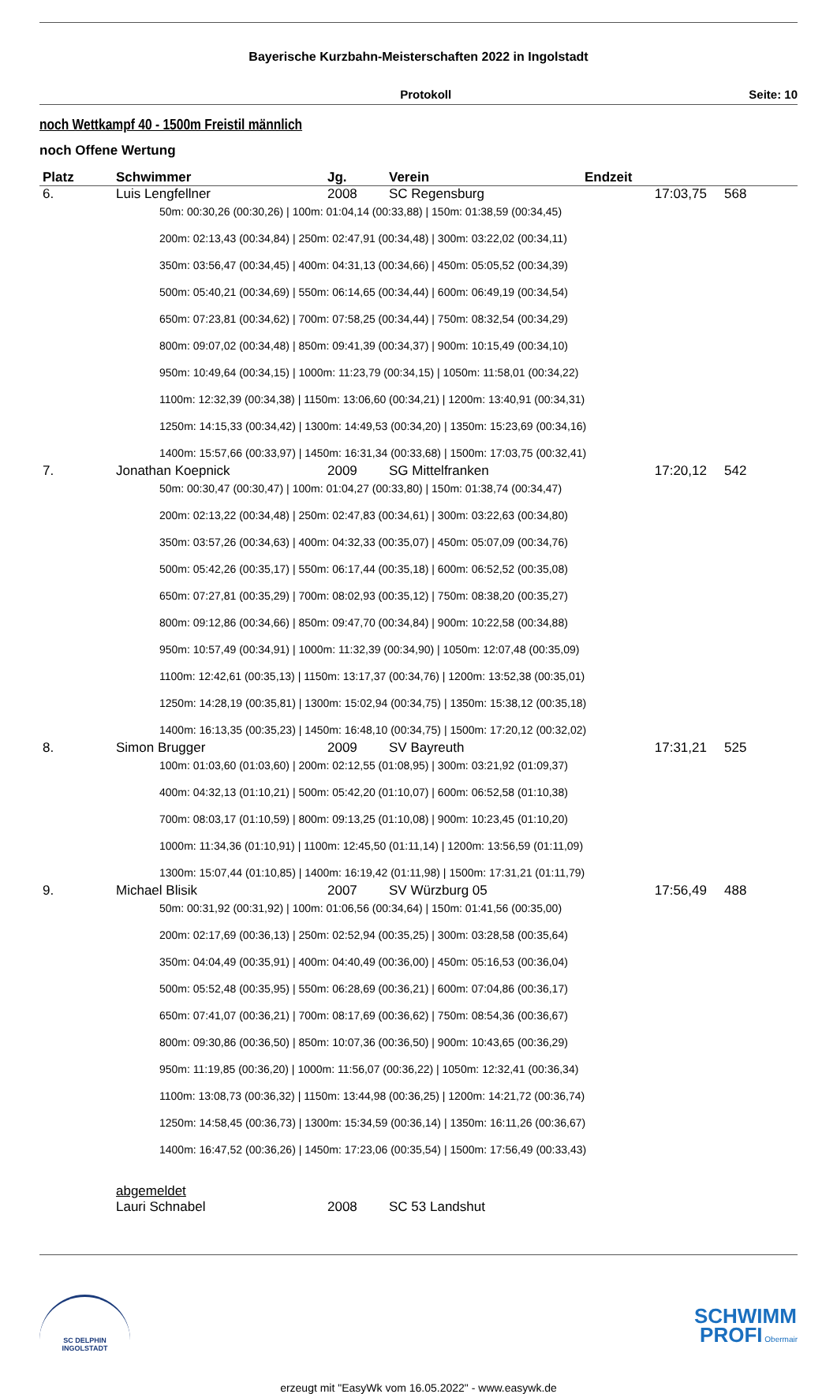Bayerische Kurzbahn-Meisterschaften 2022 in Ingolstadt
Protokoll Seite: 10
noch Wettkampf 40 - 1500m Freistil männlich
noch Offene Wertung
| Platz | Schwimmer | Jg. | Verein | Endzeit | |
| --- | --- | --- | --- | --- | --- |
| 6. | Luis Lengfellner | 2008 | SC Regensburg | 17:03,75 | 568 |
| 50m: 00:30,26 (00:30,26) / 100m: 01:04,14 (00:33,88) / 150m: 01:38,59 (00:34,45) 200m: 02:13,43 (00:34,84) / 250m: 02:47,91 (00:34,48) / 300m: 03:22,02 (00:34,11) 350m: 03:56,47 (00:34,45) / 400m: 04:31,13 (00:34,66) / 450m: 05:05,52 (00:34,39) 500m: 05:40,21 (00:34,69) / 550m: 06:14,65 (00:34,44) / 600m: 06:49,19 (00:34,54) 650m: 07:23,81 (00:34,62) / 700m: 07:58,25 (00:34,44) / 750m: 08:32,54 (00:34,29) 800m: 09:07,02 (00:34,48) / 850m: 09:41,39 (00:34,37) / 900m: 10:15,49 (00:34,10) 950m: 10:49,64 (00:34,15) / 1000m: 11:23,79 (00:34,15) / 1050m: 11:58,01 (00:34,22) 1100m: 12:32,39 (00:34,38) / 1150m: 13:06,60 (00:34,21) / 1200m: 13:40,91 (00:34,31) 1250m: 14:15,33 (00:34,42) / 1300m: 14:49,53 (00:34,20) / 1350m: 15:23,69 (00:34,16) 1400m: 15:57,66 (00:33,97) / 1450m: 16:31,34 (00:33,68) / 1500m: 17:03,75 (00:32,41) | | | | | |
| 7. | Jonathan Koepnick | 2009 | SG Mittelfranken | 17:20,12 | 542 |
| 50m: 00:30,47 (00:30,47) / 100m: 01:04,27 (00:33,80) / 150m: 01:38,74 (00:34,47) 200m: 02:13,22 (00:34,48) / 250m: 02:47,83 (00:34,61) / 300m: 03:22,63 (00:34,80) 350m: 03:57,26 (00:34,63) / 400m: 04:32,33 (00:35,07) / 450m: 05:07,09 (00:34,76) 500m: 05:42,26 (00:35,17) / 550m: 06:17,44 (00:35,18) / 600m: 06:52,52 (00:35,08) 650m: 07:27,81 (00:35,29) / 700m: 08:02,93 (00:35,12) / 750m: 08:38,20 (00:35,27) 800m: 09:12,86 (00:34,66) / 850m: 09:47,70 (00:34,84) / 900m: 10:22,58 (00:34,88) 950m: 10:57,49 (00:34,91) / 1000m: 11:32,39 (00:34,90) / 1050m: 12:07,48 (00:35,09) 1100m: 12:42,61 (00:35,13) / 1150m: 13:17,37 (00:34,76) / 1200m: 13:52,38 (00:35,01) 1250m: 14:28,19 (00:35,81) / 1300m: 15:02,94 (00:34,75) / 1350m: 15:38,12 (00:35,18) 1400m: 16:13,35 (00:35,23) / 1450m: 16:48,10 (00:34,75) / 1500m: 17:20,12 (00:32,02) | | | | | |
| 8. | Simon Brugger | 2009 | SV Bayreuth | 17:31,21 | 525 |
| 100m: 01:03,60 (01:03,60) / 200m: 02:12,55 (01:08,95) / 300m: 03:21,92 (01:09,37) 400m: 04:32,13 (01:10,21) / 500m: 05:42,20 (01:10,07) / 600m: 06:52,58 (01:10,38) 700m: 08:03,17 (01:10,59) / 800m: 09:13,25 (01:10,08) / 900m: 10:23,45 (01:10,20) 1000m: 11:34,36 (01:10,91) / 1100m: 12:45,50 (01:11,14) / 1200m: 13:56,59 (01:11,09) 1300m: 15:07,44 (01:10,85) / 1400m: 16:19,42 (01:11,98) / 1500m: 17:31,21 (01:11,79) | | | | | |
| 9. | Michael Blisik | 2007 | SV Würzburg 05 | 17:56,49 | 488 |
| 50m: 00:31,92 (00:31,92) / 100m: 01:06,56 (00:34,64) / 150m: 01:41,56 (00:35,00) 200m: 02:17,69 (00:36,13) / 250m: 02:52,94 (00:35,25) / 300m: 03:28,58 (00:35,64) 350m: 04:04,49 (00:35,91) / 400m: 04:40,49 (00:36,00) / 450m: 05:16,53 (00:36,04) 500m: 05:52,48 (00:35,95) / 550m: 06:28,69 (00:36,21) / 600m: 07:04,86 (00:36,17) 650m: 07:41,07 (00:36,21) / 700m: 08:17,69 (00:36,62) / 750m: 08:54,36 (00:36,67) 800m: 09:30,86 (00:36,50) / 850m: 10:07,36 (00:36,50) / 900m: 10:43,65 (00:36,29) 950m: 11:19,85 (00:36,20) / 1000m: 11:56,07 (00:36,22) / 1050m: 12:32,41 (00:36,34) 1100m: 13:08,73 (00:36,32) / 1150m: 13:44,98 (00:36,25) / 1200m: 14:21,72 (00:36,74) 1250m: 14:58,45 (00:36,73) / 1300m: 15:34,59 (00:36,14) / 1350m: 16:11,26 (00:36,67) 1400m: 16:47,52 (00:36,26) / 1450m: 17:23,06 (00:35,54) / 1500m: 17:56,49 (00:33,43) | | | | | |
| | abgemeldet | | | | |
| | Lauri Schnabel | 2008 | SC 53 Landshut | | |
SC DELPHIN
INGOLSTADT
SCHWIMM
PROFI Obermair
erzeugt mit "EasyWk vom 16.05.2022" - www.easywk.de